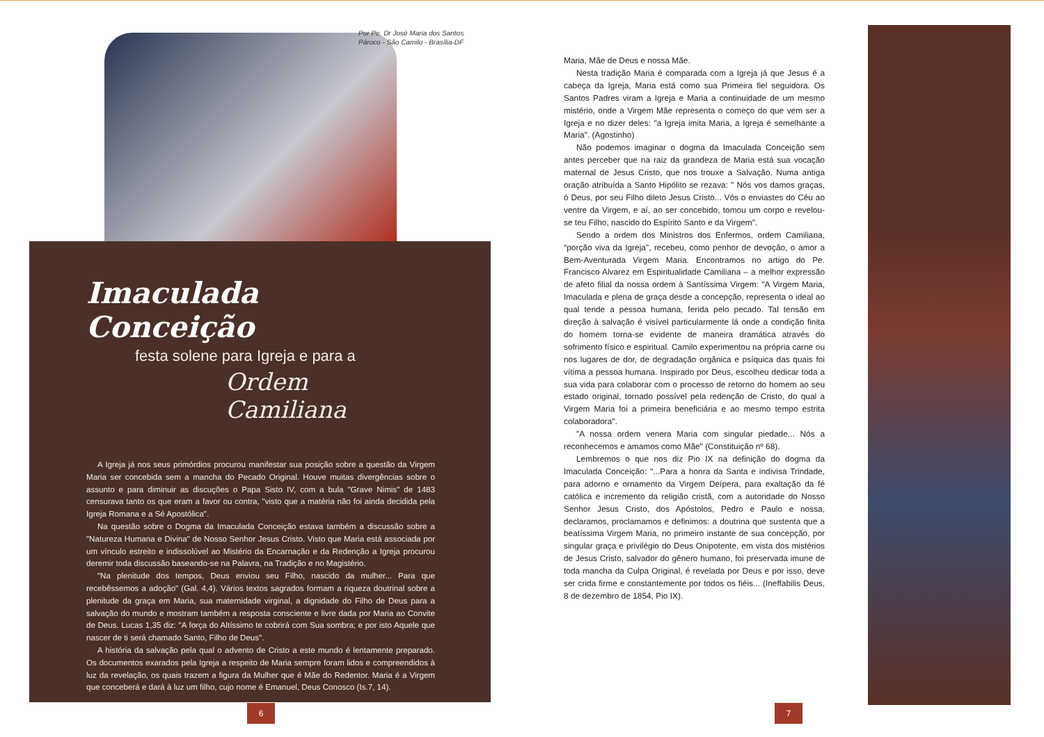Por Pe. Dr José Maria dos Santos
Pároco - São Camilo - Brasília-DF
Imaculada Conceição
festa solene para Igreja e para a
Ordem Camiliana
A Igreja já nos seus primórdios procurou manifestar sua posição sobre a questão da Virgem Maria ser concebida sem a mancha do Pecado Original. Houve muitas divergências sobre o assunto e para diminuir as discuções o Papa Sisto IV, com a bula "Grave Nimis" de 1483 censurava tanto os que eram a favor ou contra, "visto que a matéria não foi ainda decidida pela Igreja Romana e a Sé Apostólica".
Na questão sobre o Dogma da Imaculada Conceição estava também a discussão sobre a "Natureza Humana e Divina" de Nosso Senhor Jesus Cristo. Visto que Maria está associada por um vínculo estreito e indissolúvel ao Mistério da Encarnação e da Redenção a Igreja procurou deremir toda discussão baseando-se na Palavra, na Tradição e no Magistério.
"Na plenitude dos tempos, Deus enviou seu Filho, nascido da mulher... Para que recebêssemos a adoção" (Gal. 4,4). Vários textos sagrados formam a riqueza doutrinal sobre a plenitude da graça em Maria, sua maternidade virginal, a dignidade do Filho de Deus para a salvação do mundo e mostram também a resposta consciente e livre dada por Maria ao Convite de Deus. Lucas 1,35 diz: "A força do Altíssimo te cobrirá com Sua sombra; e por isto Aquele que nascer de ti será chamado Santo, Filho de Deus".
A história da salvação pela qual o advento de Cristo a este mundo é lentamente preparado. Os documentos exarados pela Igreja a respeito de Maria sempre foram lidos e compreendidos à luz da revelação, os quais trazem a figura da Mulher que é Mãe do Redentor. Maria é a Virgem que conceberá e dará à luz um filho, cujo nome é Emanuel, Deus Conosco (Is.7, 14).
6
Maria, Mãe de Deus e nossa Mãe.
Nesta tradição Maria é comparada com a Igreja já que Jesus é a cabeça da Igreja, Maria está como sua Primeira fiel seguidora. Os Santos Padres viram a Igreja e Maria a continuidade de um mesmo mistério, onde a Virgem Mãe representa o começo do que vem ser a Igreja e no dizer deles: "a Igreja imita Maria, a Igreja é semelhante a Maria". (Agostinho)
Não podemos imaginar o dogma da Imaculada Conceição sem antes perceber que na raiz da grandeza de Maria está sua vocação maternal de Jesus Cristo, que nos trouxe a Salvação. Numa antiga oração atribuída a Santo Hipólito se rezava: " Nós vos damos graças, ó Deus, por seu Filho dileto Jesus Cristo... Vós o enviastes do Céu ao ventre da Virgem, e aí, ao ser concebido, tomou um corpo e revelou-se teu Filho, nascido do Espírito Santo e da Virgem".
Sendo a ordem dos Ministros dos Enfermos, ordem Camiliana, "porção viva da Igreja", recebeu, como penhor de devoção, o amor a Bem-Aventurada Virgem Maria. Encontramos no artigo do Pe. Francisco Alvarez em Espiritualidade Camiliana – a melhor expressão de afeto filial da nossa ordem à Santíssima Virgem: "A Virgem Maria, Imaculada e plena de graça desde a concepção, representa o ideal ao qual tende a pessoa humana, ferida pelo pecado. Tal tensão em direção à salvação é visível particularmente lá onde a condição finita do homem torna-se evidente de maneira dramática através do sofrimento físico e espiritual. Camilo experimentou na própria carne ou nos lugares de dor, de degradação orgânica e psíquica das quais foi vítima a pessoa humana. Inspirado por Deus, escolheu dedicar toda a sua vida para colaborar com o processo de retorno do homem ao seu estado original, tornado possível pela redenção de Cristo, do qual a Virgem Maria foi a primeira beneficiária e ao mesmo tempo estrita colaboradora".
"A nossa ordem venera Maria com singular piedade... Nós a reconhecemos e amamos como Mãe" (Constituição nº 68).
Lembremos o que nos diz Pio IX na definição do dogma da Imaculada Conceição: "...Para a honra da Santa e indivisa Trindade, para adorno e ornamento da Virgem Deípera, para exaltação da fé católica e incremento da religião cristã, com a autoridade do Nosso Senhor Jesus Cristo, dos Apóstolos, Pedro e Paulo e nossa, declaramos, proclamamos e definimos: a doutrina que sustenta que a beatíssima Virgem Maria, no primeiro instante de sua concepção, por singular graça e privilégio do Deus Onipotente, em vista dos mistérios de Jesus Cristo, salvador do gênero humano, foi preservada imune de toda mancha da Culpa Original, é revelada por Deus e por isso, deve ser crida firme e constantemente por todos os fiéis... (Ineffabilis Deus, 8 de dezembro de 1854, Pio IX).
7